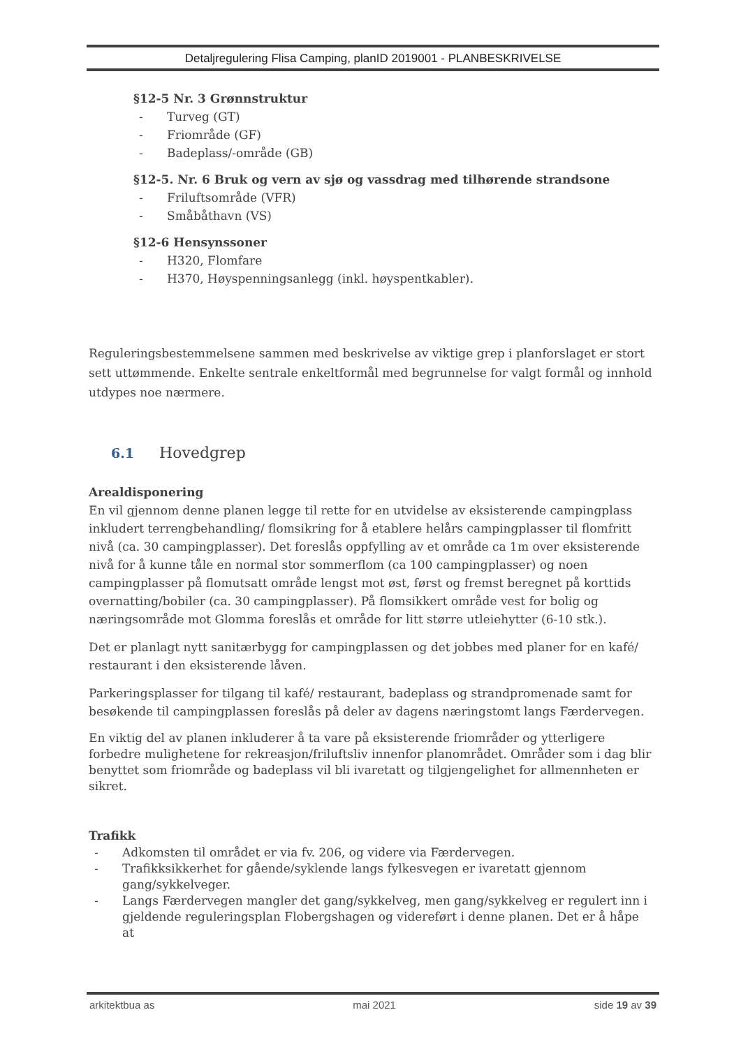Detaljregulering Flisa Camping, planID 2019001 - PLANBESKRIVELSE
§12-5 Nr. 3 Grønnstruktur
- Turveg (GT)
- Friområde (GF)
- Badeplass/-område (GB)
§12-5. Nr. 6 Bruk og vern av sjø og vassdrag med tilhørende strandsone
- Friluftsområde (VFR)
- Småbåthavn (VS)
§12-6 Hensynssoner
- H320, Flomfare
- H370, Høyspenningsanlegg (inkl. høyspentkabler).
Reguleringsbestemmelsene sammen med beskrivelse av viktige grep i planforslaget er stort sett uttømmende. Enkelte sentrale enkeltformål med begrunnelse for valgt formål og innhold utdypes noe nærmere.
6.1 Hovedgrep
Arealdisponering
En vil gjennom denne planen legge til rette for en utvidelse av eksisterende campingplass inkludert terrengbehandling/ flomsikring for å etablere helårs campingplasser til flomfritt nivå (ca. 30 campingplasser). Det foreslås oppfylling av et område ca 1m over eksisterende nivå for å kunne tåle en normal stor sommerflom (ca 100 campingplasser) og noen campingplasser på flomutsatt område lengst mot øst, først og fremst beregnet på korttids overnatting/bobiler (ca. 30 campingplasser). På flomsikkert område vest for bolig og næringsområde mot Glomma foreslås et område for litt større utleiehytter (6-10 stk.).
Det er planlagt nytt sanitærbygg for campingplassen og det jobbes med planer for en kafé/ restaurant i den eksisterende låven.
Parkeringsplasser for tilgang til kafé/ restaurant, badeplass og strandpromenade samt for besøkende til campingplassen foreslås på deler av dagens næringstomt langs Færdervegen.
En viktig del av planen inkluderer å ta vare på eksisterende friområder og ytterligere forbedre mulighetene for rekreasjon/friluftsliv innenfor planområdet. Områder som i dag blir benyttet som friområde og badeplass vil bli ivaretatt og tilgjengelighet for allmennheten er sikret.
Trafikk
- Adkomsten til området er via fv. 206, og videre via Færdervegen.
- Trafikksikkerhet for gående/syklende langs fylkesvegen er ivaretatt gjennom gang/sykkelveger.
- Langs Færdervegen mangler det gang/sykkelveg, men gang/sykkelveg er regulert inn i gjeldende reguleringsplan Flobergshagen og videreført i denne planen. Det er å håpe at
arkitektbua as mai 2021 side 19 av 39